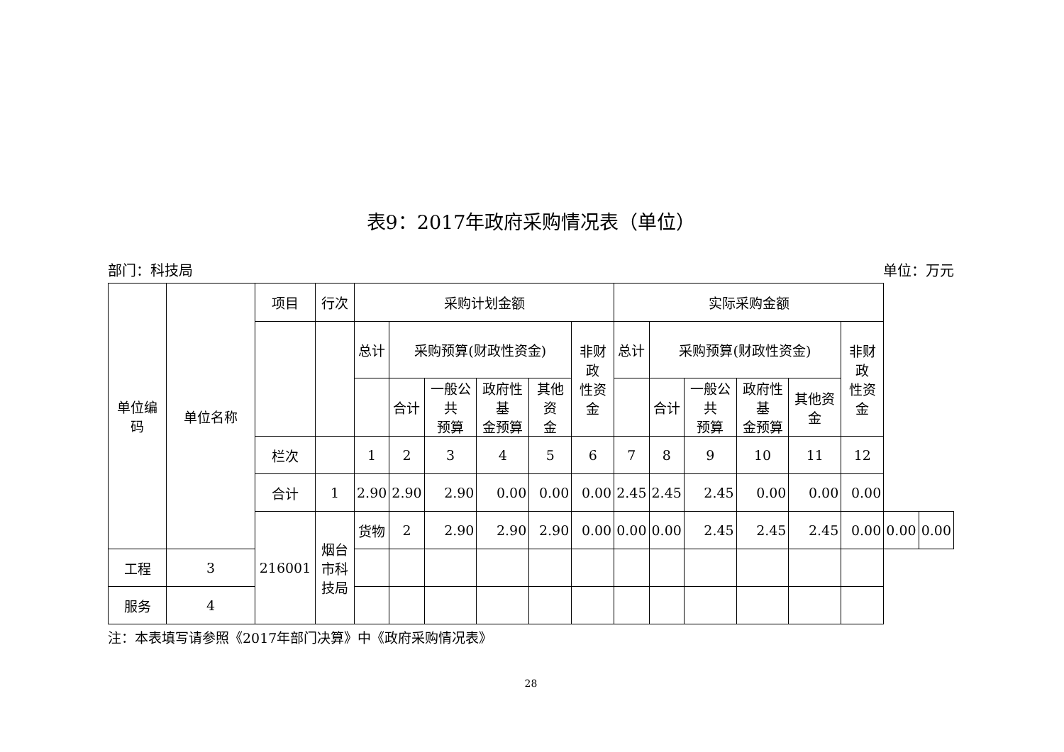表9：2017年政府采购情况表（单位）
部门：科技局 单位：万元
| 单位编码 | 单位名称 | 项目 | 行次 | 采购计划金额 | | | | | | 实际采购金额 | | | | | | | |
| | | | | 总计 | 采购预算(财政性资金) | | | | 非财政 性资金 | 总计 | 采购预算(财政性资金) | | | | 非财政 性资金 | | |
| | | | | | 合计 | 一般公共 预算 | 政府性基 金预算 | 其他资 金 | | | 合计 | 一般公共 预算 | 政府性基 金预算 | 其他资金 | | | |
| | | 栏次 | | 1 | 2 | 3 | 4 | 5 | 6 | 7 | 8 | 9 | 10 | 11 | 12 | | |
| | | 合计 | 1 | 2.90 | 2.90 | 2.90 | 0.00 | 0.00 | 0.00 | 2.45 | 2.45 | 2.45 | 0.00 | 0.00 | 0.00 | | |
| | | 216001 | 烟台市科技局 | 货物 | 2 | 2.90 | 2.90 | 2.90 | 0.00 | 0.00 | 0.00 | 2.45 | 2.45 | 2.45 | 0.00 | 0.00 | 0.00 |
| 工程 | 3 | | | | | | | | | | | | | | | | |
| 服务 | 4 | | | | | | | | | | | | | | | | |
注：本表填写请参照《2017年部门决算》中《政府采购情况表》
28